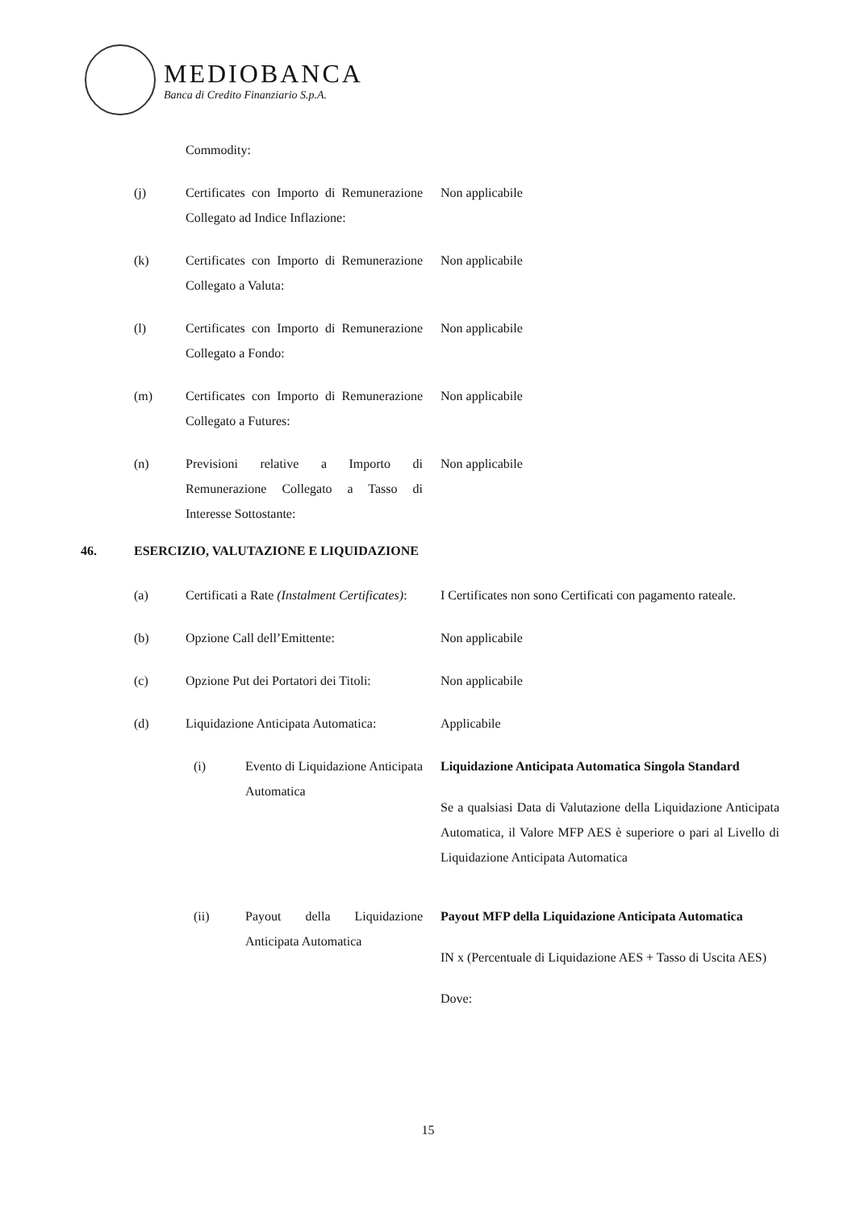MEDIOBANCA
Banca di Credito Finanziario S.p.A.
Commodity:
(j) Certificates con Importo di Remunerazione Collegato ad Indice Inflazione:
Non applicabile
(k) Certificates con Importo di Remunerazione Collegato a Valuta:
Non applicabile
(l) Certificates con Importo di Remunerazione Collegato a Fondo:
Non applicabile
(m) Certificates con Importo di Remunerazione Collegato a Futures:
Non applicabile
(n) Previsioni relative a Importo di Remunerazione Collegato a Tasso di Interesse Sottostante:
Non applicabile
46. ESERCIZIO, VALUTAZIONE E LIQUIDAZIONE
(a) Certificati a Rate (Instalment Certificates):
I Certificates non sono Certificati con pagamento rateale.
(b) Opzione Call dell’Emittente: Non applicabile
(c) Opzione Put dei Portatori dei Titoli:
Non applicabile
(d) Liquidazione Anticipata Automatica:
Applicabile
(i) Evento di Liquidazione Anticipata Automatica
Liquidazione Anticipata Automatica Singola Standard
Se a qualsiasi Data di Valutazione della Liquidazione Anticipata Automatica, il Valore MFP AES è superiore o pari al Livello di Liquidazione Anticipata Automatica
(ii) Payout della Liquidazione Anticipata Automatica
Payout MFP della Liquidazione Anticipata Automatica
IN x (Percentuale di Liquidazione AES + Tasso di Uscita AES)
Dove:
15